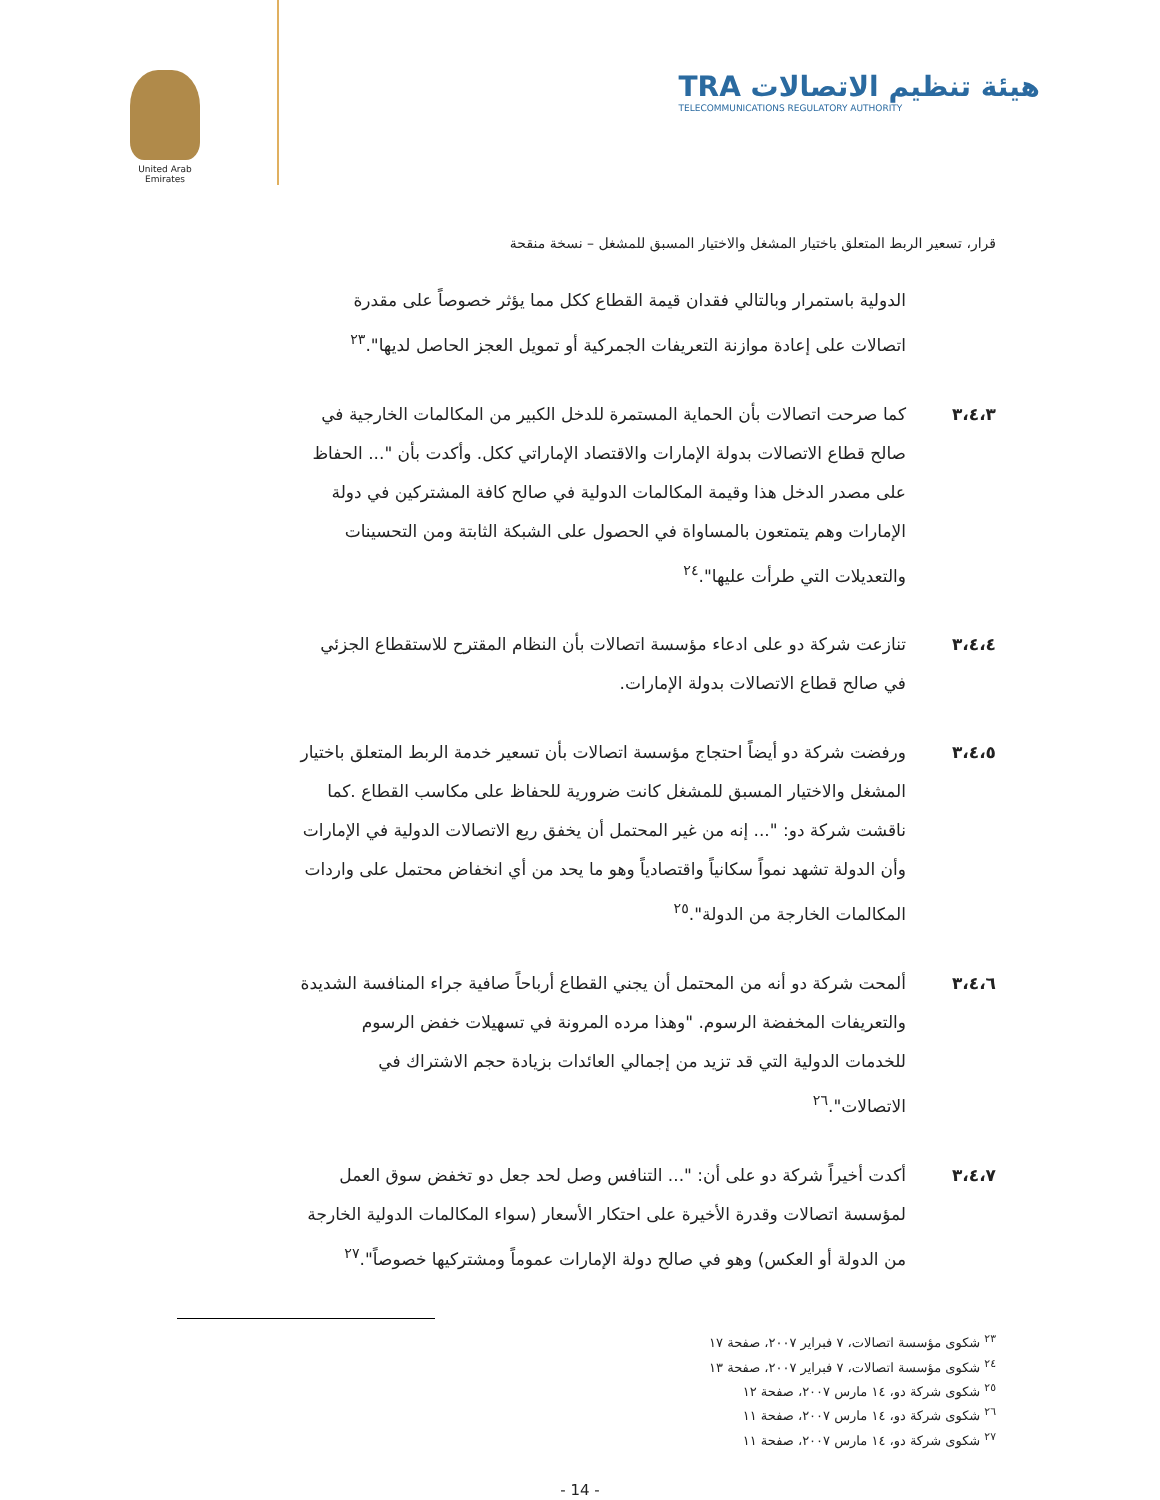United Arab Emirates
TRA هيئة تنظيم الاتصالات
TELECOMMUNICATIONS REGULATORY AUTHORITY
قرار، تسعير الربط المتعلق باختيار المشغل والاختيار المسبق للمشغل – نسخة منقحة
الدولية باستمرار وبالتالي فقدان قيمة القطاع ككل مما يؤثر خصوصاً على مقدرة اتصالات على إعادة موازنة التعريفات الجمركية أو تمويل العجز الحاصل لديها".<sup>٢٣</sup>
٣،٤،٣ كما صرحت اتصالات بأن الحماية المستمرة للدخل الكبير من المكالمات الخارجية في صالح قطاع الاتصالات بدولة الإمارات والاقتصاد الإماراتي ككل. وأكدت بأن "... الحفاظ على مصدر الدخل هذا وقيمة المكالمات الدولية في صالح كافة المشتركين في دولة الإمارات وهم يتمتعون بالمساواة في الحصول على الشبكة الثابتة ومن التحسينات والتعديلات التي طرأت عليها".<sup>٢٤</sup>
٣،٤،٤ تنازعت شركة دو على ادعاء مؤسسة اتصالات بأن النظام المقترح للاستقطاع الجزئي في صالح قطاع الاتصالات بدولة الإمارات.
٣،٤،٥ ورفضت شركة دو أيضاً احتجاج مؤسسة اتصالات بأن تسعير خدمة الربط المتعلق باختيار المشغل والاختيار المسبق للمشغل كانت ضرورية للحفاظ على مكاسب القطاع .كما ناقشت شركة دو: "... إنه من غير المحتمل أن يخفق ريع الاتصالات الدولية في الإمارات وأن الدولة تشهد نمواً سكانياً واقتصادياً وهو ما يحد من أي انخفاض محتمل على واردات المكالمات الخارجة من الدولة".<sup>٢٥</sup>
٣،٤،٦ ألمحت شركة دو أنه من المحتمل أن يجني القطاع أرباحاً صافية جراء المنافسة الشديدة والتعريفات المخفضة الرسوم. "وهذا مرده المرونة في تسهيلات خفض الرسوم للخدمات الدولية التي قد تزيد من إجمالي العائدات بزيادة حجم الاشتراك في الاتصالات".<sup>٢٦</sup>
٣،٤،٧ أكدت أخيراً شركة دو على أن: "... التنافس وصل لحد جعل دو تخفض سوق العمل لمؤسسة اتصالات وقدرة الأخيرة على احتكار الأسعار (سواء المكالمات الدولية الخارجة من الدولة أو العكس) وهو في صالح دولة الإمارات عموماً ومشتركيها خصوصاً".<sup>٢٧</sup>
<sup>٢٣</sup> شكوى مؤسسة اتصالات، ٧ فبراير ٢٠٠٧، صفحة ١٧
<sup>٢٤</sup> شكوى مؤسسة اتصالات، ٧ فبراير ٢٠٠٧، صفحة ١٣
<sup>٢٥</sup> شكوى شركة دو، ١٤ مارس ٢٠٠٧، صفحة ١٢
<sup>٢٦</sup> شكوى شركة دو، ١٤ مارس ٢٠٠٧، صفحة ١١
<sup>٢٧</sup> شكوى شركة دو، ١٤ مارس ٢٠٠٧، صفحة ١١
- 14 -